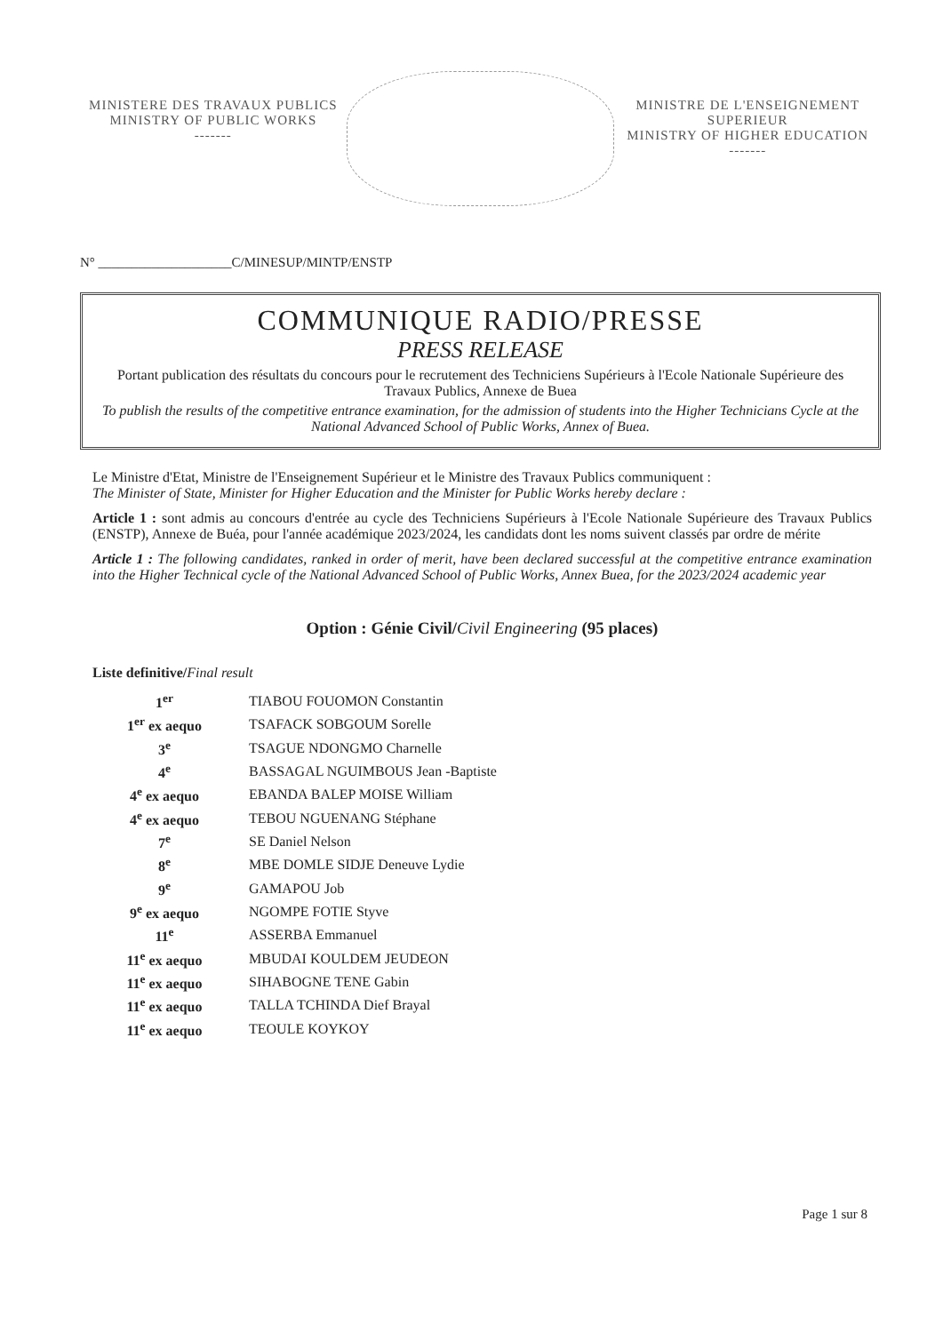MINISTERE DES TRAVAUX PUBLICS
MINISTRY OF PUBLIC WORKS
-------
MINISTRE DE L'ENSEIGNEMENT SUPERIEUR
MINISTRY OF HIGHER EDUCATION
-------
N° ____________________C/MINESUP/MINTP/ENSTP
COMMUNIQUE RADIO/PRESSE
PRESS RELEASE
Portant publication des résultats du concours pour le recrutement des Techniciens Supérieurs à l'Ecole Nationale Supérieure des Travaux Publics, Annexe de Buea
To publish the results of the competitive entrance examination, for the admission of students into the Higher Technicians Cycle at the National Advanced School of Public Works, Annex of Buea.
Le Ministre d'Etat, Ministre de l'Enseignement Supérieur et le Ministre des Travaux Publics communiquent :
The Minister of State, Minister for Higher Education and the Minister for Public Works hereby declare :
Article 1 : sont admis au concours d'entrée au cycle des Techniciens Supérieurs à l'Ecole Nationale Supérieure des Travaux Publics (ENSTP), Annexe de Buéa, pour l'année académique 2023/2024, les candidats dont les noms suivent classés par ordre de mérite
Article 1 : The following candidates, ranked in order of merit, have been declared successful at the competitive entrance examination into the Higher Technical cycle of the National Advanced School of Public Works, Annex Buea, for the 2023/2024 academic year
Option : Génie Civil/Civil Engineering (95 places)
Liste definitive/Final result
| 1<sup>er</sup> | TIABOU FOUOMON Constantin |
| 1<sup>er</sup> ex aequo | TSAFACK SOBGOUM Sorelle |
| 3<sup>e</sup> | TSAGUE NDONGMO Charnelle |
| 4<sup>e</sup> | BASSAGAL NGUIMBOUS Jean -Baptiste |
| 4<sup>e</sup> ex aequo | EBANDA BALEP MOISE William |
| 4<sup>e</sup> ex aequo | TEBOU NGUENANG Stéphane |
| 7<sup>e</sup> | SE Daniel Nelson |
| 8<sup>e</sup> | MBE DOMLE SIDJE Deneuve Lydie |
| 9<sup>e</sup> | GAMAPOU Job |
| 9<sup>e</sup> ex aequo | NGOMPE FOTIE Styve |
| 11<sup>e</sup> | ASSERBA Emmanuel |
| 11<sup>e</sup> ex aequo | MBUDAI KOULDEM JEUDEON |
| 11<sup>e</sup> ex aequo | SIHABOGNE TENE Gabin |
| 11<sup>e</sup> ex aequo | TALLA TCHINDA Dief Brayal |
| 11<sup>e</sup> ex aequo | TEOULE KOYKOY |
Page 1 sur 8